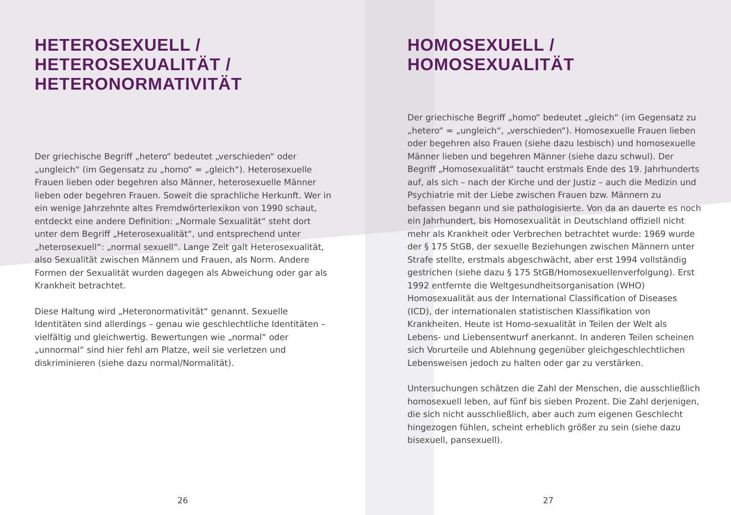HETEROSEXUELL /
HETEROSEXUALITÄT /
HETERONORMATIVITÄT
Der griechische Begriff „hetero“ bedeutet „verschieden“ oder „ungleich“ (im Gegensatz zu „homo“ = „gleich“). Heterosexuelle Frauen lieben oder begehren also Männer, heterosexuelle Männer lieben oder begehren Frauen. Soweit die sprachliche Herkunft. Wer in ein wenige Jahrzehnte altes Fremdwörterlexikon von 1990 schaut, entdeckt eine andere Definition: „Normale Sexualität“ steht dort unter dem Begriff „Heterosexualität“, und entsprechend unter „heterosexuell“: „normal sexuell“. Lange Zeit galt Heterosexualität, also Sexualität zwischen Männern und Frauen, als Norm. Andere Formen der Sexualität wurden dagegen als Abweichung oder gar als Krankheit betrachtet.
Diese Haltung wird „Heteronormativität“ genannt. Sexuelle Identitäten sind allerdings – genau wie geschlechtliche Identitäten – vielfältig und gleichwertig. Bewertungen wie „normal“ oder „unnormal“ sind hier fehl am Platze, weil sie verletzen und diskriminieren (siehe dazu normal/Normalität).
26
HOMOSEXUELL /
HOMOSEXUALITÄT
Der griechische Begriff „homo“ bedeutet „gleich“ (im Gegensatz zu „hetero“ = „ungleich“, „verschieden“). Homosexuelle Frauen lieben oder begehren also Frauen (siehe dazu lesbisch) und homosexuelle Männer lieben und begehren Männer (siehe dazu schwul). Der Begriff „Homosexualität“ taucht erstmals Ende des 19. Jahrhunderts auf, als sich – nach der Kirche und der Justiz – auch die Medizin und Psychiatrie mit der Liebe zwischen Frauen bzw. Männern zu befassen begann und sie pathologisierte. Von da an dauerte es noch ein Jahrhundert, bis Homosexualität in Deutschland offiziell nicht mehr als Krankheit oder Verbrechen betrachtet wurde: 1969 wurde der § 175 StGB, der sexuelle Beziehungen zwischen Männern unter Strafe stellte, erstmals abgeschwächt, aber erst 1994 vollständig gestrichen (siehe dazu § 175 StGB/Homosexuellenverfolgung). Erst 1992 entfernte die Weltgesundheitsorganisation (WHO) Homosexualität aus der International Classification of Diseases (ICD), der internationalen statistischen Klassifikation von Krankheiten. Heute ist Homo-sexualität in Teilen der Welt als Lebens- und Liebensentwurf anerkannt. In anderen Teilen scheinen sich Vorurteile und Ablehnung gegenüber gleichgeschlechtlichen Lebensweisen jedoch zu halten oder gar zu verstärken.
Untersuchungen schätzen die Zahl der Menschen, die ausschließlich homosexuell leben, auf fünf bis sieben Prozent. Die Zahl derjenigen, die sich nicht ausschließlich, aber auch zum eigenen Geschlecht hingezogen fühlen, scheint erheblich größer zu sein (siehe dazu bisexuell, pansexuell).
27